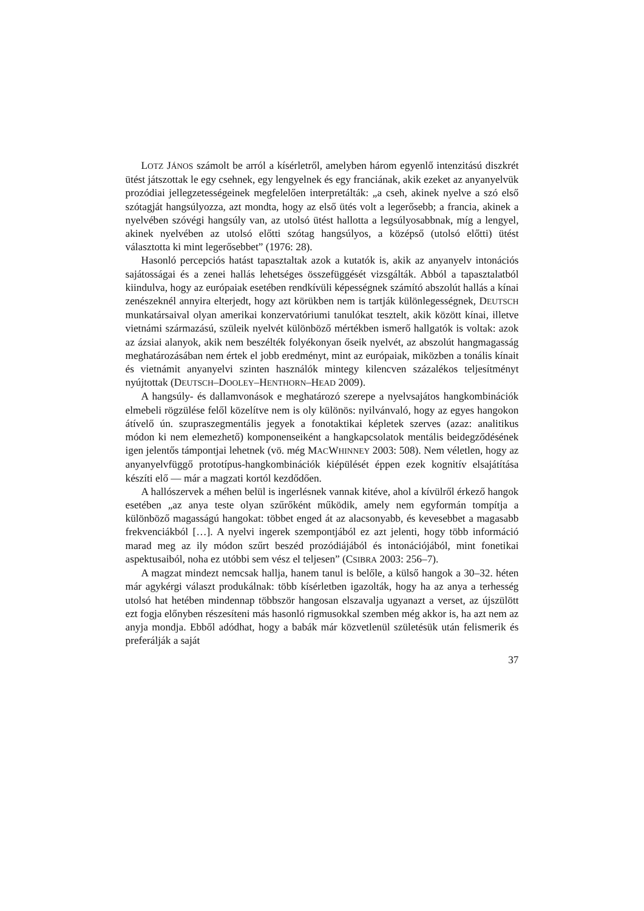LOTZ JÁNOS számolt be arról a kísérletről, amelyben három egyenlő intenzitású diszkrét ütést játszottak le egy csehnek, egy lengyelnek és egy franciának, akik ezeket az anyanyelvük prozódiai jellegzetességeinek megfelelően interpretálták: „a cseh, akinek nyelve a szó első szótagját hangsúlyozza, azt mondta, hogy az első ütés volt a legerősebb; a francia, akinek a nyelvében szóvégi hangsúly van, az utolsó ütést hallotta a legsúlyosabbnak, míg a lengyel, akinek nyelvében az utolsó előtti szótag hangsúlyos, a középső (utolsó előtti) ütést választotta ki mint legerősebbet” (1976: 28).
Hasonló percepciós hatást tapasztaltak azok a kutatók is, akik az anyanyelv intonációs sajátosságai és a zenei hallás lehetséges összefüggését vizsgálták. Abból a tapasztalatból kiindulva, hogy az európaiak esetében rendkívüli képességnek számító abszolút hallás a kínai zenészeknél annyira elterjedt, hogy azt körükben nem is tartják különlegességnek, DEUTSCH munkatársaival olyan amerikai konzervatóriumi tanulókat tesztelt, akik között kínai, illetve vietnámi származású, szüleik nyelvét különböző mértékben ismerő hallgatók is voltak: azok az ázsiai alanyok, akik nem beszélték folyékonyan őseik nyelvét, az abszolút hangmagasság meghatározásában nem értek el jobb eredményt, mint az európaiak, miközben a tonális kínait és vietnámit anyanyelvi szinten használók mintegy kilencven százalékos teljesítményt nyújtottak (DEUTSCH–DOOLEY–HENTHORN–HEAD 2009).
A hangsúly- és dallamvonások e meghatározó szerepe a nyelvsajátos hangkombinációk elmebeli rögzülése felől közelítve nem is oly különös: nyilvánvaló, hogy az egyes hangokon átívelő ún. szupraszegmentális jegyek a fonotaktikai képletek szerves (azaz: analitikus módon ki nem elemezhető) komponenseiként a hangkapcsolatok mentális beidegződésének igen jelentős támpontjai lehetnek (vö. még MACWHINNEY 2003: 508). Nem véletlen, hogy az anyanyelvfüggő prototípus-hangkombinációk kiépülését éppen ezek kognitív elsajátítása készíti elő — már a magzati kortól kezdődően.
A hallószervek a méhen belül is ingerlésnek vannak kitéve, ahol a kívülről érkező hangok esetében „az anya teste olyan szűrőként működik, amely nem egyformán tompítja a különböző magasságú hangokat: többet enged át az alacsonyabb, és kevesebbet a magasabb frekvenciákból […]. A nyelvi ingerek szempontjából ez azt jelenti, hogy több információ marad meg az ily módon szűrt beszéd prozódiájából és intonációjából, mint fonetikai aspektusaiból, noha ez utóbbi sem vész el teljesen” (CSIBRA 2003: 256–7).
A magzat mindezt nemcsak hallja, hanem tanul is belőle, a külső hangok a 30–32. héten már agykérgi választ produkálnak: több kísérletben igazolták, hogy ha az anya a terhesség utolsó hat hetében mindennap többször hangosan elszavalja ugyanazt a verset, az újszülött ezt fogja előnyben részesíteni más hasonló rigmusokkal szemben még akkor is, ha azt nem az anyja mondja. Ebből adódhat, hogy a babák már közvetlenül születésük után felismerik és preferálják a saját
37